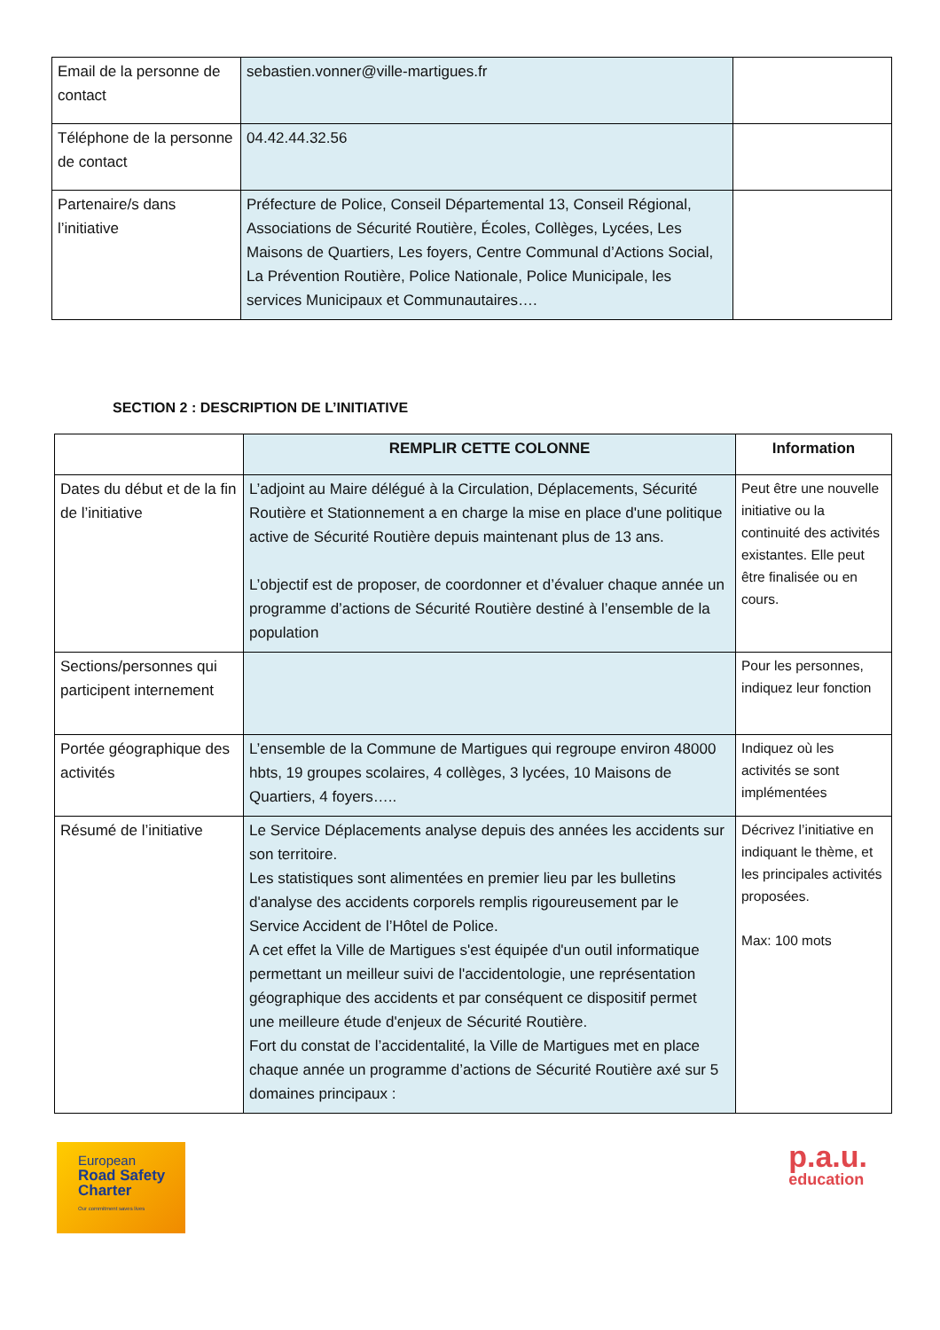| Email de la personne de contact | sebastien.vonner@ville-martigues.fr | |
| Téléphone de la personne de contact | 04.42.44.32.56 | |
| Partenaire/s dans l’initiative | Préfecture de Police, Conseil Départemental 13, Conseil Régional, Associations de Sécurité Routière, Écoles, Collèges, Lycées, Les Maisons de Quartiers, Les foyers, Centre Communal d’Actions Social, La Prévention Routière, Police Nationale, Police Municipale, les services Municipaux et Communautaires…. | |
SECTION 2 : DESCRIPTION DE L’INITIATIVE
| | REMPLIR CETTE COLONNE | Information |
| --- | --- | --- |
| Dates du début et de la fin de l’initiative | L’adjoint au Maire délégué à la Circulation, Déplacements, Sécurité Routière et Stationnement a en charge la mise en place d'une politique active de Sécurité Routière depuis maintenant plus de 13 ans. L’objectif est de proposer, de coordonner et d’évaluer chaque année un programme d’actions de Sécurité Routière destiné à l’ensemble de la population | Peut être une nouvelle initiative ou la continuité des activités existantes. Elle peut être finalisée ou en cours. |
| Sections/personnes qui participent internement | | Pour les personnes, indiquez leur fonction |
| Portée géographique des activités | L’ensemble de la Commune de Martigues qui regroupe environ 48000 hbts, 19 groupes scolaires, 4 collèges, 3 lycées, 10 Maisons de Quartiers, 4 foyers….. | Indiquez où les activités se sont implémentées |
| Résumé de l’initiative | Le Service Déplacements analyse depuis des années les accidents sur son territoire. Les statistiques sont alimentées en premier lieu par les bulletins d'analyse des accidents corporels remplis rigoureusement par le Service Accident de l’Hôtel de Police. A cet effet la Ville de Martigues s'est équipée d'un outil informatique permettant un meilleur suivi de l'accidentologie, une représentation géographique des accidents et par conséquent ce dispositif permet une meilleure étude d'enjeux de Sécurité Routière. Fort du constat de l’accidentalité, la Ville de Martigues met en place chaque année un programme d’actions de Sécurité Routière axé sur 5 domaines principaux : | Décrivez l’initiative en indiquant le thème, et les principales activités proposées. Max: 100 mots |
European
Road Safety
Charter
Our commitment saves lives
p.a.u.
education